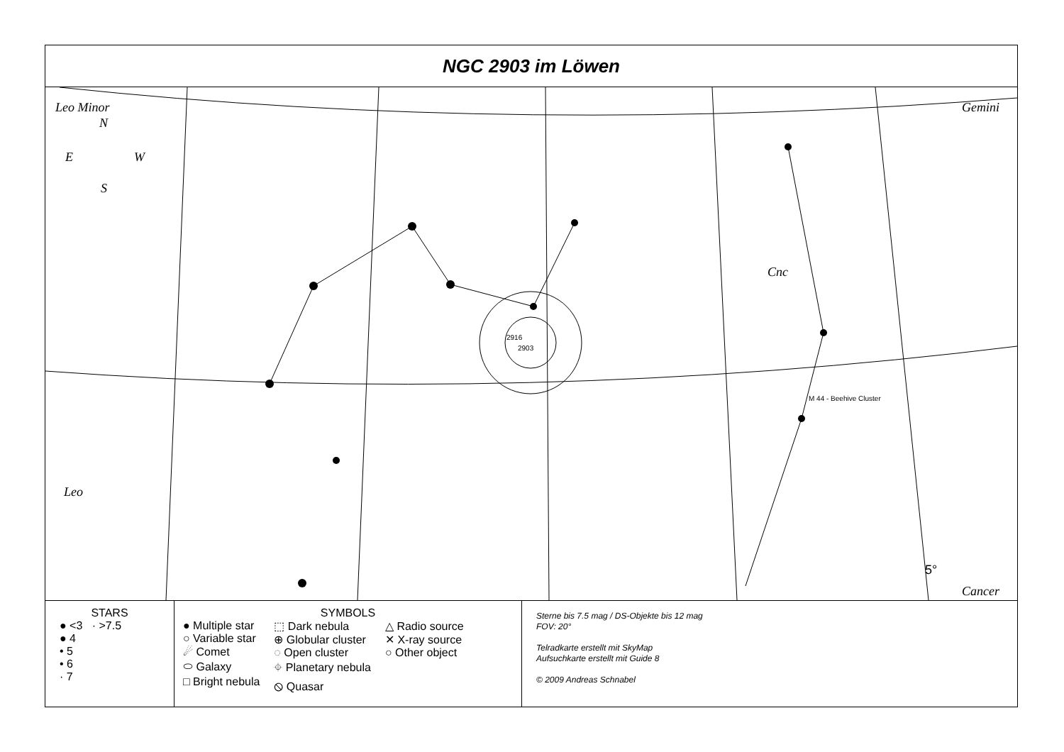NGC 2903 im Löwen
Leo Minor Gemini
Cnc
Leo
Cancer
N
E W
S
2903
2916
M 44 - Beehive Cluster
5°
STARS
● <3 · >7.5
● 4
• 5
• 6
· 7
SYMBOLS
● Multiple star
○ Variable star
☄ Comet
⬭ Galaxy
□ Bright nebula
⬚ Dark nebula
⊕ Globular cluster
◌ Open cluster
⌖ Planetary nebula
⦸ Quasar
△ Radio source
✕ X-ray source
○ Other object
Sterne bis 7.5 mag / DS-Objekte bis 12 mag
FOV: 20°
Telradkarte erstellt mit SkyMap
Aufsuchkarte erstellt mit Guide 8
© 2009 Andreas Schnabel